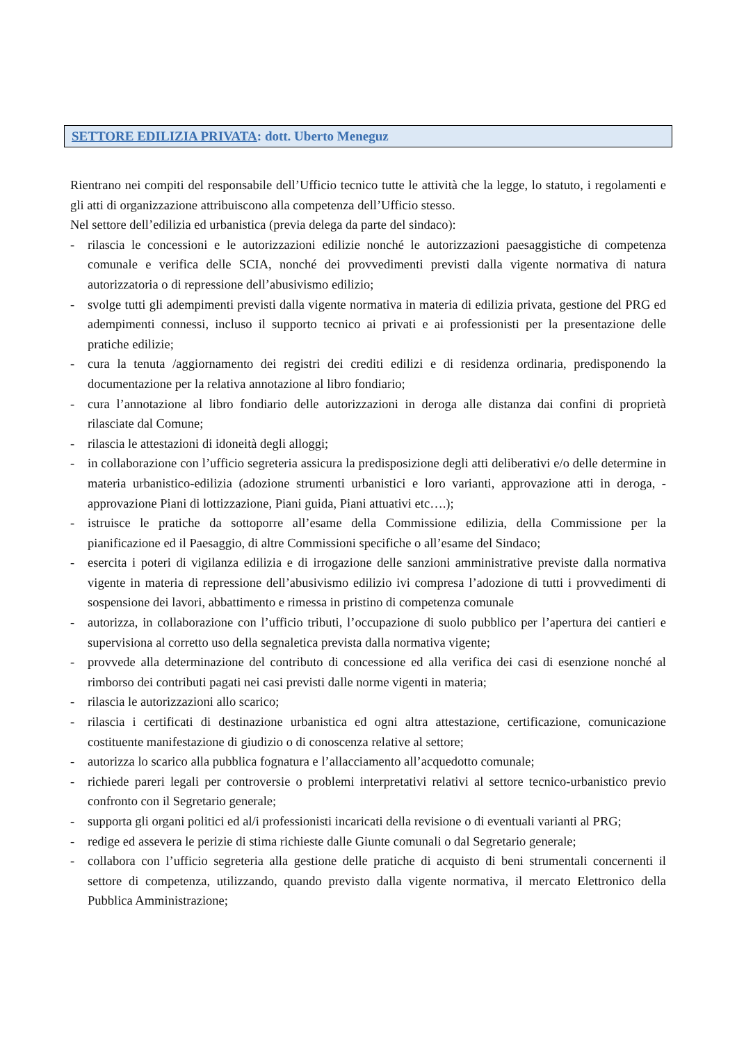SETTORE EDILIZIA PRIVATA: dott. Uberto Meneguz
Rientrano nei compiti del responsabile dell’Ufficio tecnico tutte le attività che la legge, lo statuto, i regolamenti e gli atti di organizzazione attribuiscono alla competenza dell’Ufficio stesso.
Nel settore dell’edilizia ed urbanistica (previa delega da parte del sindaco):
- rilascia le concessioni e le autorizzazioni edilizie nonché le autorizzazioni paesaggistiche di competenza comunale e verifica delle SCIA, nonché dei provvedimenti previsti dalla vigente normativa di natura autorizzatoria o di repressione dell’abusivismo edilizio;
- svolge tutti gli adempimenti previsti dalla vigente normativa in materia di edilizia privata, gestione del PRG ed adempimenti connessi, incluso il supporto tecnico ai privati e ai professionisti per la presentazione delle pratiche edilizie;
- cura la tenuta /aggiornamento dei registri dei crediti edilizi e di residenza ordinaria, predisponendo la documentazione per la relativa annotazione al libro fondiario;
- cura l’annotazione al libro fondiario delle autorizzazioni in deroga alle distanza dai confini di proprietà rilasciate dal Comune;
- rilascia le attestazioni di idoneità degli alloggi;
- in collaborazione con l’ufficio segreteria assicura la predisposizione degli atti deliberativi e/o delle determine in materia urbanistico-edilizia (adozione strumenti urbanistici e loro varianti, approvazione atti in deroga, -approvazione Piani di lottizzazione, Piani guida, Piani attuativi etc….);
- istruisce le pratiche da sottoporre all’esame della Commissione edilizia, della Commissione per la pianificazione ed il Paesaggio, di altre Commissioni specifiche o all’esame del Sindaco;
- esercita i poteri di vigilanza edilizia e di irrogazione delle sanzioni amministrative previste dalla normativa vigente in materia di repressione dell’abusivismo edilizio ivi compresa l’adozione di tutti i provvedimenti di sospensione dei lavori, abbattimento e rimessa in pristino di competenza comunale
- autorizza, in collaborazione con l’ufficio tributi, l’occupazione di suolo pubblico per l’apertura dei cantieri e supervisiona al corretto uso della segnaletica prevista dalla normativa vigente;
- provvede alla determinazione del contributo di concessione ed alla verifica dei casi di esenzione nonché al rimborso dei contributi pagati nei casi previsti dalle norme vigenti in materia;
- rilascia le autorizzazioni allo scarico;
- rilascia i certificati di destinazione urbanistica ed ogni altra attestazione, certificazione, comunicazione costituente manifestazione di giudizio o di conoscenza relative al settore;
- autorizza lo scarico alla pubblica fognatura e l’allacciamento all’acquedotto comunale;
- richiede pareri legali per controversie o problemi interpretativi relativi al settore tecnico-urbanistico previo confronto con il Segretario generale;
- supporta gli organi politici ed al/i professionisti incaricati della revisione o di eventuali varianti al PRG;
- redige ed assevera le perizie di stima richieste dalle Giunte comunali o dal Segretario generale;
- collabora con l’ufficio segreteria alla gestione delle pratiche di acquisto di beni strumentali concernenti il settore di competenza, utilizzando, quando previsto dalla vigente normativa, il mercato Elettronico della Pubblica Amministrazione;